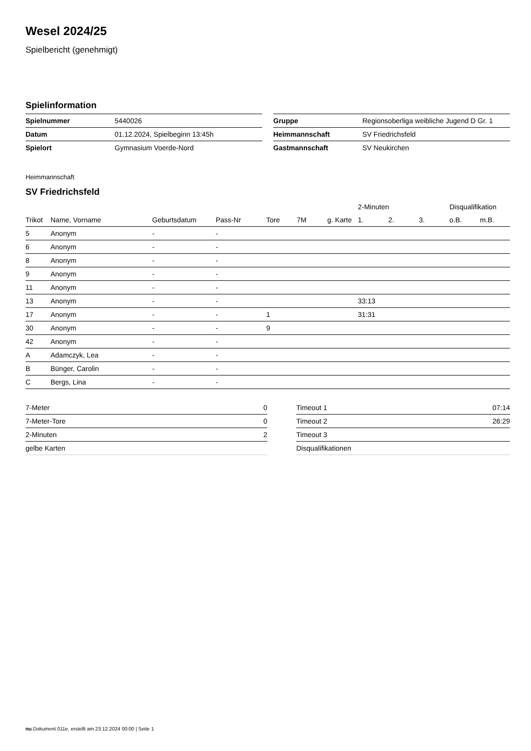Wesel 2024/25
Spielbericht (genehmigt)
Spielinformation
| Spielnummer | 5440026 |
| Datum | 01.12.2024, Spielbeginn 13:45h |
| Spielort | Gymnasium Voerde-Nord |
| Gruppe | Regionsoberliga weibliche Jugend D Gr. 1 |
| Heimmannschaft | SV Friedrichsfeld |
| Gastmannschaft | SV Neukirchen |
Heimmannschaft
SV Friedrichsfeld
| | | | | | | | 2-Minuten | | | Disqualifikation | |
| --- | --- | --- | --- | --- | --- | --- | --- | --- | --- | --- | --- |
| Trikot | Name, Vorname | Geburtsdatum | Pass-Nr | Tore | 7M | g. Karte | 1. | 2. | 3. | o.B. | m.B. |
| 5 | Anonym | - | - | | | | | | | | |
| 6 | Anonym | - | - | | | | | | | | |
| 8 | Anonym | - | - | | | | | | | | |
| 9 | Anonym | - | - | | | | | | | | |
| 11 | Anonym | - | - | | | | | | | | |
| 13 | Anonym | - | - | | | | 33:13 | | | | |
| 17 | Anonym | - | - | 1 | | | 31:31 | | | | |
| 30 | Anonym | - | - | 9 | | | | | | | |
| 42 | Anonym | - | - | | | | | | | | |
| A | Adamczyk, Lea | - | - | | | | | | | | |
| B | Bünger, Carolin | - | - | | | | | | | | |
| C | Bergs, Lina | - | - | | | | | | | | |
| 7-Meter | 0 |
| 7-Meter-Tore | 0 |
| 2-Minuten | 2 |
| gelbe Karten | |
| Timeout 1 | 07:14 |
| Timeout 2 | 26:29 |
| Timeout 3 | |
| Disqualifikationen | |
nu.Dokument 011e, erstellt am 23.12.2024 00:00 | Seite 1